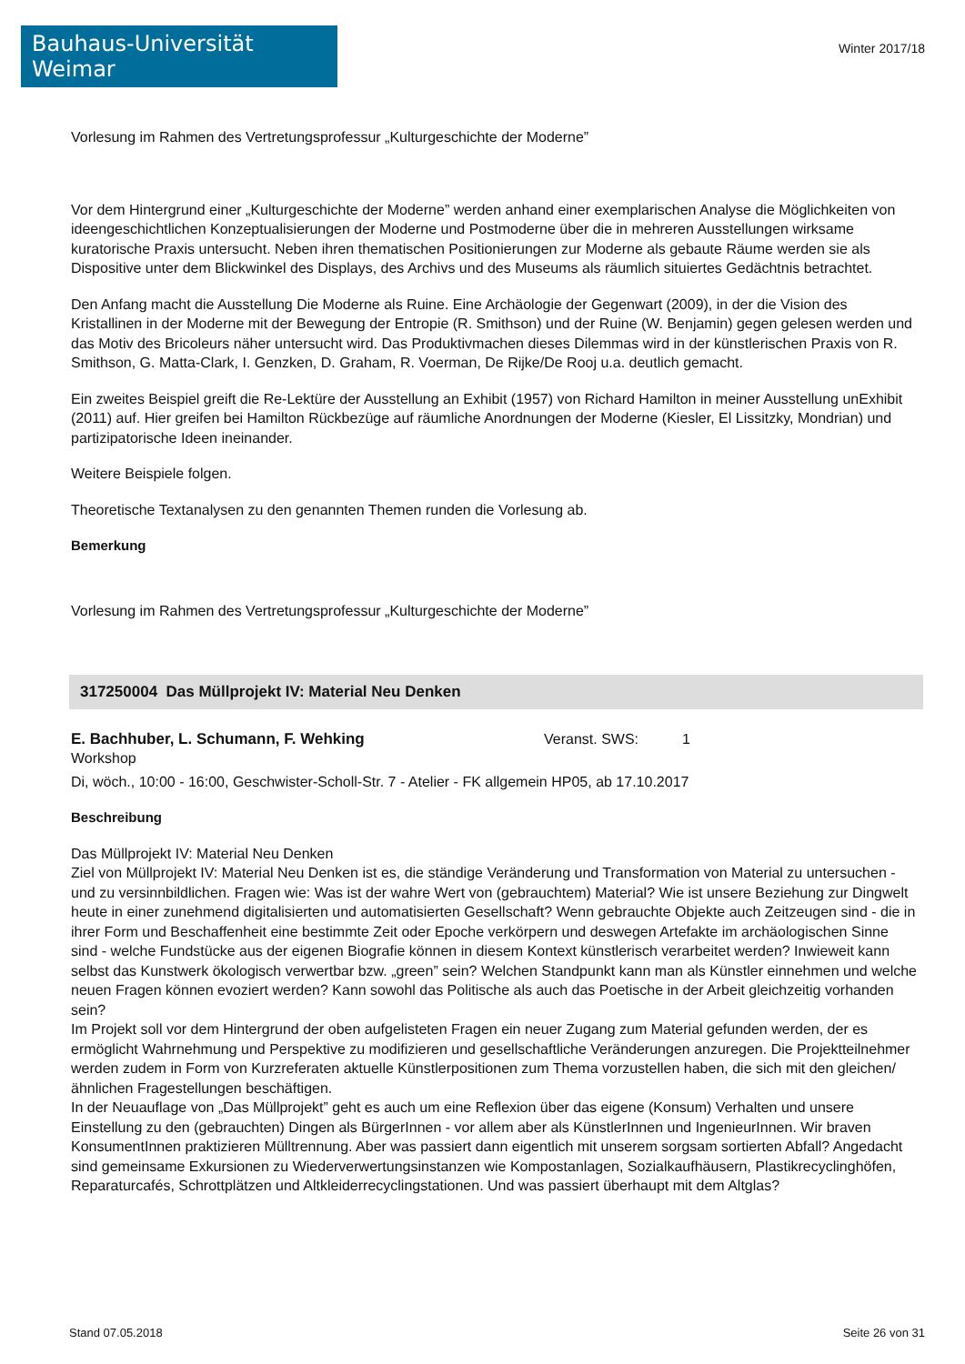Bauhaus-Universität Weimar
Winter 2017/18
Vorlesung im Rahmen des Vertretungsprofessur „Kulturgeschichte der Moderne”
Vor dem Hintergrund einer „Kulturgeschichte der Moderne” werden anhand einer exemplarischen Analyse die Möglichkeiten von ideengeschichtlichen Konzeptualisierungen der Moderne und Postmoderne über die in mehreren Ausstellungen wirksame kuratorische Praxis untersucht. Neben ihren thematischen Positionierungen zur Moderne als gebaute Räume werden sie als Dispositive unter dem Blickwinkel des Displays, des Archivs und des Museums als räumlich situiertes Gedächtnis betrachtet.
Den Anfang macht die Ausstellung Die Moderne als Ruine. Eine Archäologie der Gegenwart (2009), in der die Vision des Kristallinen in der Moderne mit der Bewegung der Entropie (R. Smithson) und der Ruine (W. Benjamin) gegen gelesen werden und das Motiv des Bricoleurs näher untersucht wird. Das Produktivmachen dieses Dilemmas wird in der künstlerischen Praxis von R. Smithson, G. Matta-Clark, I. Genzken, D. Graham, R. Voerman, De Rijke/De Rooj u.a. deutlich gemacht.
Ein zweites Beispiel greift die Re-Lektüre der Ausstellung an Exhibit (1957) von Richard Hamilton in meiner Ausstellung unExhibit (2011) auf. Hier greifen bei Hamilton Rückbezüge auf räumliche Anordnungen der Moderne (Kiesler, El Lissitzky, Mondrian) und partizipatorische Ideen ineinander.
Weitere Beispiele folgen.
Theoretische Textanalysen zu den genannten Themen runden die Vorlesung ab.
Bemerkung
Vorlesung im Rahmen des Vertretungsprofessur „Kulturgeschichte der Moderne”
317250004 Das Müllprojekt IV: Material Neu Denken
E. Bachhuber, L. Schumann, F. Wehking Veranst. SWS: 1
Workshop
Di, wöch., 10:00 - 16:00, Geschwister-Scholl-Str. 7 - Atelier - FK allgemein HP05, ab 17.10.2017
Beschreibung
Das Müllprojekt IV: Material Neu Denken
Ziel von Müllprojekt IV: Material Neu Denken ist es, die ständige Veränderung und Transformation von Material zu untersuchen - und zu versinnbildlichen. Fragen wie: Was ist der wahre Wert von (gebrauchtem) Material? Wie ist unsere Beziehung zur Dingwelt heute in einer zunehmend digitalisierten und automatisierten Gesellschaft? Wenn gebrauchte Objekte auch Zeitzeugen sind - die in ihrer Form und Beschaffenheit eine bestimmte Zeit oder Epoche verkörpern und deswegen Artefakte im archäologischen Sinne sind - welche Fundstücke aus der eigenen Biografie können in diesem Kontext künstlerisch verarbeitet werden? Inwieweit kann selbst das Kunstwerk ökologisch verwertbar bzw. „green” sein? Welchen Standpunkt kann man als Künstler einnehmen und welche neuen Fragen können evoziert werden? Kann sowohl das Politische als auch das Poetische in der Arbeit gleichzeitig vorhanden sein?
Im Projekt soll vor dem Hintergrund der oben aufgelisteten Fragen ein neuer Zugang zum Material gefunden werden, der es ermöglicht Wahrnehmung und Perspektive zu modifizieren und gesellschaftliche Veränderungen anzuregen. Die Projektteilnehmer werden zudem in Form von Kurzreferaten aktuelle Künstlerpositionen zum Thema vorzustellen haben, die sich mit den gleichen/ähnlichen Fragestellungen beschäftigen.
In der Neuauflage von „Das Müllprojekt” geht es auch um eine Reflexion über das eigene (Konsum) Verhalten und unsere Einstellung zu den (gebrauchten) Dingen als BürgerInnen - vor allem aber als KünstlerInnen und IngenieurInnen. Wir braven KonsumentInnen praktizieren Mülltrennung. Aber was passiert dann eigentlich mit unserem sorgsam sortierten Abfall? Angedacht sind gemeinsame Exkursionen zu Wiederverwertungsinstanzen wie Kompostanlagen, Sozialkaufhäusern, Plastikrecyclinghöfen, Reparaturcafés, Schrottplätzen und Altkleiderrecyclingstationen. Und was passiert überhaupt mit dem Altglas?
Stand 07.05.2018 Seite 26 von 31